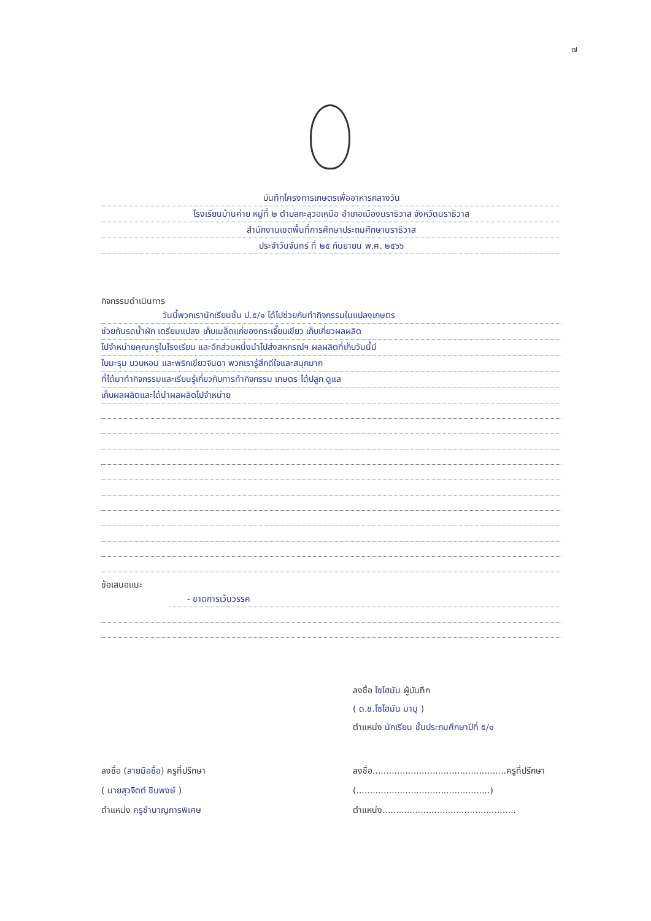๗
บันทึกโครงการเกษตรเพื่ออาหารกลางวัน
โรงเรียนบ้านค่าย หมู่ที่ ๒ ตำบลกะลุวอเหนือ อำเภอเมืองนราธิวาส จังหวัดนราธิวาส
สำนักงานเขตพื้นที่การศึกษาประถมศึกษานราธิวาส
ประจำวันจันทร์ ที่ ๒๕ กันยายน พ.ศ. ๒๕๖๖
กิจกรรมดำเนินการ
วันนี้พวกเรานักเรียนชั้น ป.๕/๑ ได้ไปช่วยกันทำกิจกรรมในแปลงเกษตร
ช่วยกันรดน้ำผัก เตรียมแปลง เก็บเมล็ดแก่ของกระเจี๊ยบเขียว เก็บเกี่ยวผลผลิต
ไปจำหน่ายคุณครูในโรงเรียน และอีกส่วนหนึ่งนำไปส่งสหกรณ์ฯ ผลผลิตที่เก็บวันนี้มี
ใบมะรุม บวบหอม และพริกเขียวจินดา พวกเรารู้สึกดีใจและสนุกมาก
ที่ได้มาทำกิจกรรมและเรียนรู้เกี่ยวกับการทำกิจกรรม เกษตร ได้ปลูก ดูแล
เก็บผลผลิตและได้นำผลผลิตไปจำหน่าย
ข้อเสนอแนะ
- ขาดการเว้นวรรค
ลงชื่อ โซไฮมัน ผู้บันทึก
( ด.ช.โซไฮมัน มามุ )
ตำแหน่ง นักเรียน ชั้นประถมศึกษาปีที่ ๕/๑
ลงชื่อ (ลายมือชื่อ) ครูที่ปรึกษา
( นายสุวจิตต์ ชินพงษ์ )
ตำแหน่ง ครูชำนาญการพิเศษ
ลงชื่อ.................................................ครูที่ปรึกษา
(.................................................)
ตำแหน่ง.................................................